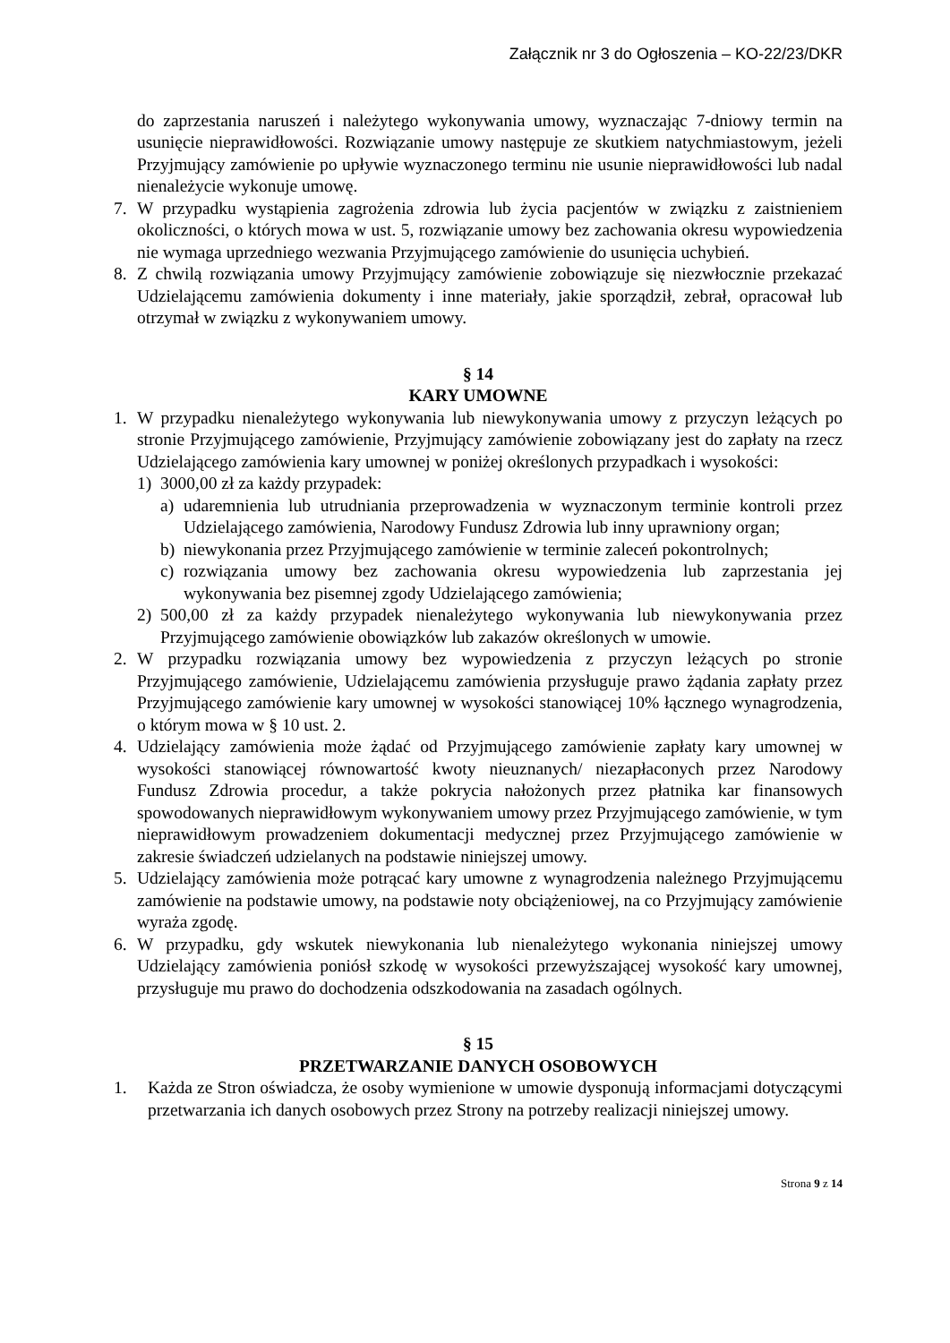Załącznik nr 3 do Ogłoszenia – KO-22/23/DKR
do zaprzestania naruszeń i należytego wykonywania umowy, wyznaczając 7-dniowy termin na usunięcie nieprawidłowości. Rozwiązanie umowy następuje ze skutkiem natychmiastowym, jeżeli Przyjmujący zamówienie po upływie wyznaczonego terminu nie usunie nieprawidłowości lub nadal nienależycie wykonuje umowę.
7. W przypadku wystąpienia zagrożenia zdrowia lub życia pacjentów w związku z zaistnieniem okoliczności, o których mowa w ust. 5, rozwiązanie umowy bez zachowania okresu wypowiedzenia nie wymaga uprzedniego wezwania Przyjmującego zamówienie do usunięcia uchybień.
8. Z chwilą rozwiązania umowy Przyjmujący zamówienie zobowiązuje się niezwłocznie przekazać Udzielającemu zamówienia dokumenty i inne materiały, jakie sporządził, zebrał, opracował lub otrzymał w związku z wykonywaniem umowy.
§ 14
KARY UMOWNE
1. W przypadku nienależytego wykonywania lub niewykonywania umowy z przyczyn leżących po stronie Przyjmującego zamówienie, Przyjmujący zamówienie zobowiązany jest do zapłaty na rzecz Udzielającego zamówienia kary umownej w poniżej określonych przypadkach i wysokości:
1) 3000,00 zł za każdy przypadek:
a) udaremnienia lub utrudniania przeprowadzenia w wyznaczonym terminie kontroli przez Udzielającego zamówienia, Narodowy Fundusz Zdrowia lub inny uprawniony organ;
b) niewykonania przez Przyjmującego zamówienie w terminie zaleceń pokontrolnych;
c) rozwiązania umowy bez zachowania okresu wypowiedzenia lub zaprzestania jej wykonywania bez pisemnej zgody Udzielającego zamówienia;
2) 500,00 zł za każdy przypadek nienależytego wykonywania lub niewykonywania przez Przyjmującego zamówienie obowiązków lub zakazów określonych w umowie.
2. W przypadku rozwiązania umowy bez wypowiedzenia z przyczyn leżących po stronie Przyjmującego zamówienie, Udzielającemu zamówienia przysługuje prawo żądania zapłaty przez Przyjmującego zamówienie kary umownej w wysokości stanowiącej 10% łącznego wynagrodzenia, o którym mowa w § 10 ust. 2.
4. Udzielający zamówienia może żądać od Przyjmującego zamówienie zapłaty kary umownej w wysokości stanowiącej równowartość kwoty nieuznanych/ niezapłaconych przez Narodowy Fundusz Zdrowia procedur, a także pokrycia nałożonych przez płatnika kar finansowych spowodowanych nieprawidłowym wykonywaniem umowy przez Przyjmującego zamówienie, w tym nieprawidłowym prowadzeniem dokumentacji medycznej przez Przyjmującego zamówienie w zakresie świadczeń udzielanych na podstawie niniejszej umowy.
5. Udzielający zamówienia może potrącać kary umowne z wynagrodzenia należnego Przyjmującemu zamówienie na podstawie umowy, na podstawie noty obciążeniowej, na co Przyjmujący zamówienie wyraża zgodę.
6. W przypadku, gdy wskutek niewykonania lub nienależytego wykonania niniejszej umowy Udzielający zamówienia poniósł szkodę w wysokości przewyższającej wysokość kary umownej, przysługuje mu prawo do dochodzenia odszkodowania na zasadach ogólnych.
§ 15
PRZETWARZANIE DANYCH OSOBOWYCH
1. Każda ze Stron oświadcza, że osoby wymienione w umowie dysponują informacjami dotyczącymi przetwarzania ich danych osobowych przez Strony na potrzeby realizacji niniejszej umowy.
Strona 9 z 14